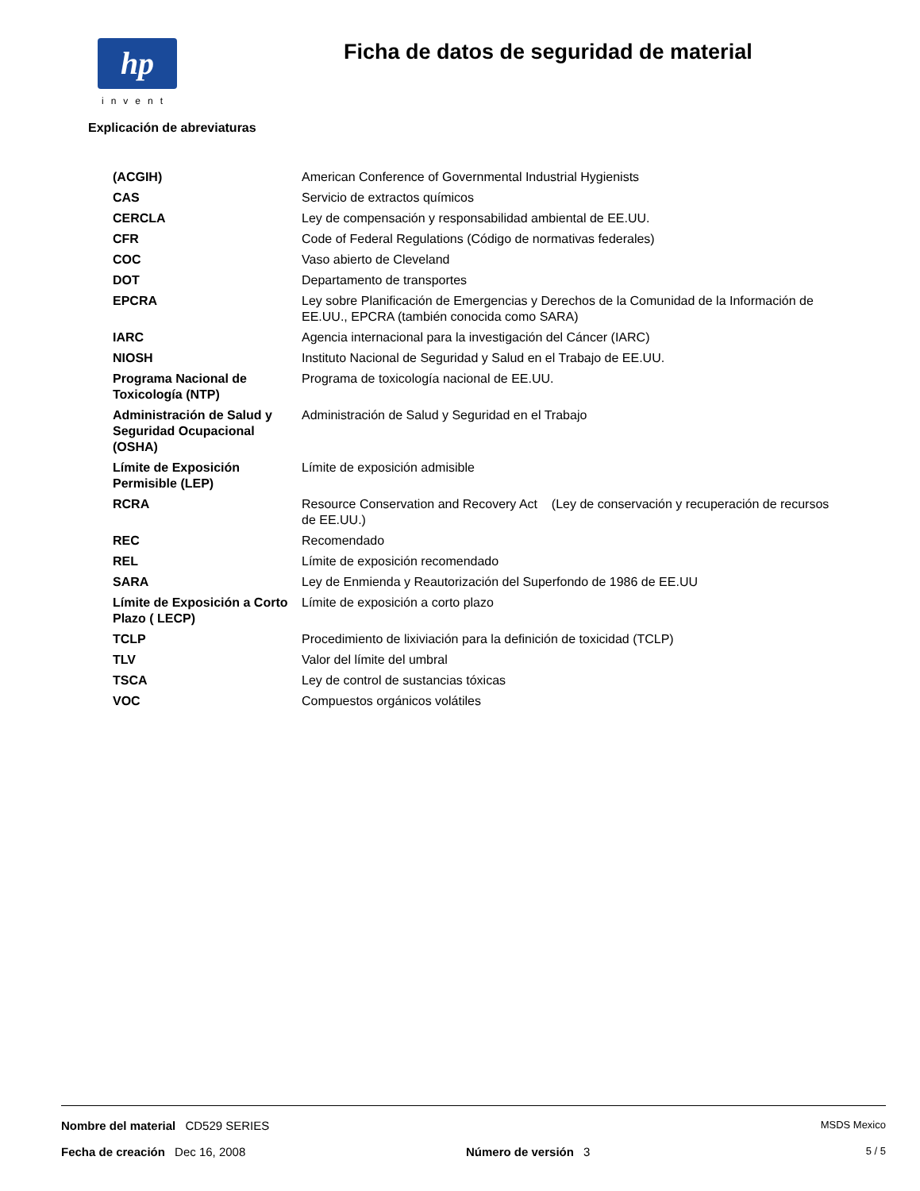hp
invent
Ficha de datos de seguridad de material
Explicación de abreviaturas
| (ACGIH) | American Conference of Governmental Industrial Hygienists |
| CAS | Servicio de extractos químicos |
| CERCLA | Ley de compensación y responsabilidad ambiental de EE.UU. |
| CFR | Code of Federal Regulations (Código de normativas federales) |
| COC | Vaso abierto de Cleveland |
| DOT | Departamento de transportes |
| EPCRA | Ley sobre Planificación de Emergencias y Derechos de la Comunidad de la Información de EE.UU., EPCRA (también conocida como SARA) |
| IARC | Agencia internacional para la investigación del Cáncer (IARC) |
| NIOSH | Instituto Nacional de Seguridad y Salud en el Trabajo de EE.UU. |
| Programa Nacional de Toxicología (NTP) | Programa de toxicología nacional de EE.UU. |
| Administración de Salud y Seguridad Ocupacional (OSHA) | Administración de Salud y Seguridad en el Trabajo |
| Límite de Exposición Permisible (LEP) | Límite de exposición admisible |
| RCRA | Resource Conservation and Recovery Act (Ley de conservación y recuperación de recursos de EE.UU.) |
| REC | Recomendado |
| REL | Límite de exposición recomendado |
| SARA | Ley de Enmienda y Reautorización del Superfondo de 1986 de EE.UU |
| Límite de Exposición a Corto Plazo ( LECP) | Límite de exposición a corto plazo |
| TCLP | Procedimiento de lixiviación para la definición de toxicidad (TCLP) |
| TLV | Valor del límite del umbral |
| TSCA | Ley de control de sustancias tóxicas |
| VOC | Compuestos orgánicos volátiles |
Nombre del material CD529 SERIES MSDS Mexico
Fecha de creación Dec 16, 2008 Número de versión 3 5 / 5